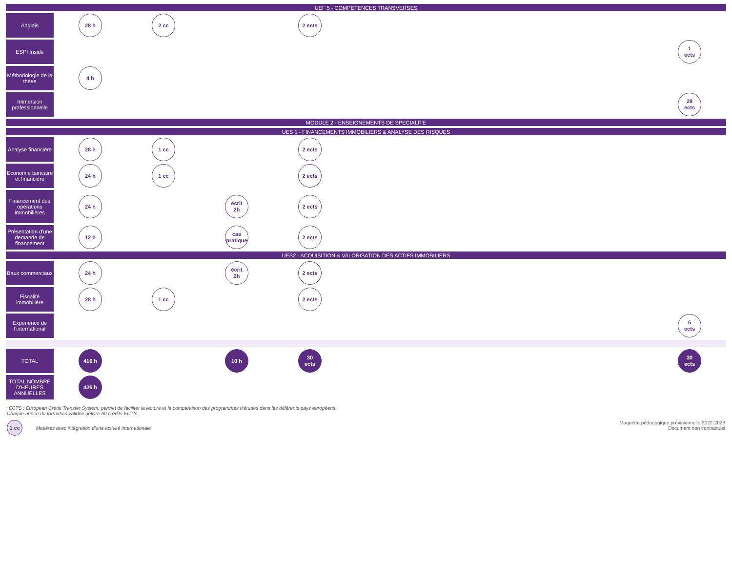| UEF 5 - COMPETENCES TRANSVERSES | | | | | | |
| Anglais | 28 h | 2 cc | | 2 ects | | |
| ESPI Inside | | | | | | 1 ects |
| Méthodologie de la thèse | 4 h | | | | | |
| Immersion professionnelle | | | | | | 29 ects |
| MODULE 2 - ENSEIGNEMENTS DE SPECIALITE | | | | | | |
| UES 1 - FINANCEMENTS IMMOBILIERS & ANALYSE DES RISQUES | | | | | | |
| Analyse financière | 28 h | 1 cc | | 2 ects | | |
| Economie bancaire et financière | 24 h | 1 cc | | 2 ects | | |
| Financement des opérations immobilières | 24 h | | écrit 2h | 2 ects | | |
| Présentation d'une demande de financement | 12 h | | cas pratique | 2 ects | | |
| UES2 - ACQUISITION & VALORISATION DES ACTIFS IMMOBILIERS | | | | | | |
| Baux commerciaux | 24 h | | écrit 2h | 2 ects | | |
| Fiscalité immobilière | 28 h | 1 cc | | 2 ects | | |
| Expérience de l'international | | | | | | 5 ects |
| TOTAL | 416 h | | 10 h | 30 ects | | 30 ects |
| TOTAL NOMBRE D'HEURES ANNUELLES | 426 h | | | | | |
*ECTS : European Credit Transfer System, permet de faciliter la lecture et la comparaison des programmes d'études dans les différents pays européens.
Chaque année de formation validée délivre 60 crédits ECTS.
1 cc Matières avec intégration d'une activité internationale
Maquette pédagogique prévisionnelle 2022-2023
Document non contractuel